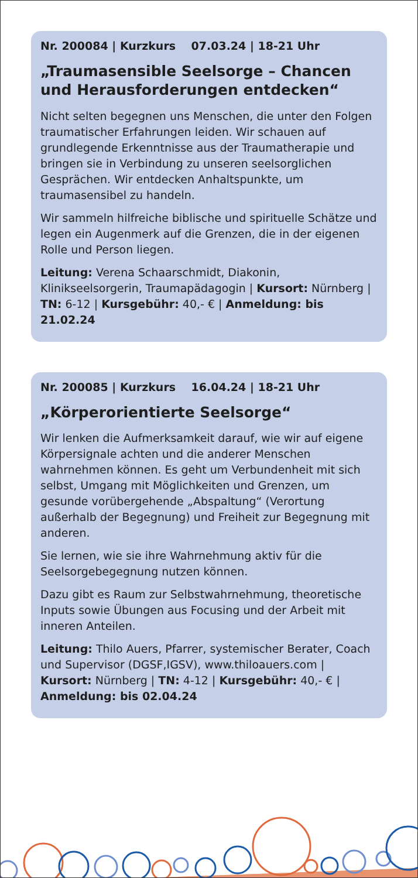Nr. 200084 | Kurzkurs 07.03.24 | 18-21 Uhr
„Traumasensible Seelsorge – Chancen und Herausforderungen entdecken“
Nicht selten begegnen uns Menschen, die unter den Folgen traumatischer Erfahrungen leiden. Wir schauen auf grundlegende Erkenntnisse aus der Traumatherapie und bringen sie in Verbindung zu unseren seelsorglichen Gesprächen. Wir entdecken Anhaltspunkte, um traumasensibel zu handeln.
Wir sammeln hilfreiche biblische und spirituelle Schätze und legen ein Augenmerk auf die Grenzen, die in der eigenen Rolle und Person liegen.
Leitung: Verena Schaarschmidt, Diakonin, Klinikseelsorgerin, Traumapädagogin | Kursort: Nürnberg | TN: 6-12 | Kursgebühr: 40,- € | Anmeldung: bis 21.02.24
Nr. 200085 | Kurzkurs 16.04.24 | 18-21 Uhr
„Körperorientierte Seelsorge“
Wir lenken die Aufmerksamkeit darauf, wie wir auf eigene Körpersignale achten und die anderer Menschen wahrnehmen können. Es geht um Verbundenheit mit sich selbst, Umgang mit Möglichkeiten und Grenzen, um gesunde vorübergehende „Abspaltung“ (Verortung außerhalb der Begegnung) und Freiheit zur Begegnung mit anderen.
Sie lernen, wie sie ihre Wahrnehmung aktiv für die Seelsorgebegegnung nutzen können.
Dazu gibt es Raum zur Selbstwahrnehmung, theoretische Inputs sowie Übungen aus Focusing und der Arbeit mit inneren Anteilen.
Leitung: Thilo Auers, Pfarrer, systemischer Berater, Coach und Supervisor (DGSF,IGSV), www.thiloauers.com | Kursort: Nürnberg | TN: 4-12 | Kursgebühr: 40,- € | Anmeldung: bis 02.04.24